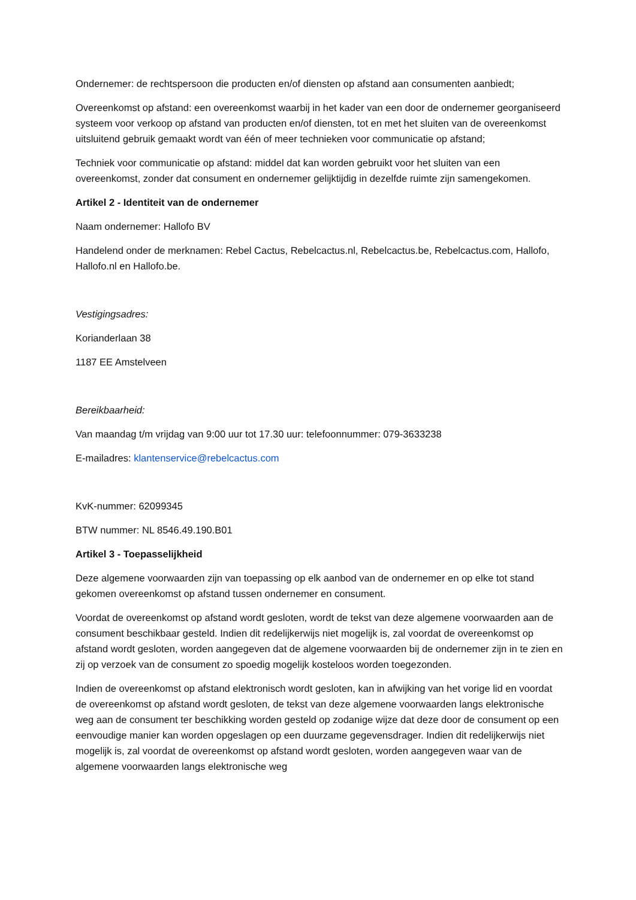Ondernemer: de rechtspersoon die producten en/of diensten op afstand aan consumenten aanbiedt;
Overeenkomst op afstand: een overeenkomst waarbij in het kader van een door de ondernemer georganiseerd systeem voor verkoop op afstand van producten en/of diensten, tot en met het sluiten van de overeenkomst uitsluitend gebruik gemaakt wordt van één of meer technieken voor communicatie op afstand;
Techniek voor communicatie op afstand: middel dat kan worden gebruikt voor het sluiten van een overeenkomst, zonder dat consument en ondernemer gelijktijdig in dezelfde ruimte zijn samengekomen.
Artikel 2 - Identiteit van de ondernemer
Naam ondernemer: Hallofo BV
Handelend onder de merknamen: Rebel Cactus, Rebelcactus.nl, Rebelcactus.be, Rebelcactus.com, Hallofo, Hallofo.nl en Hallofo.be.
Vestigingsadres:
Korianderlaan 38
1187 EE Amstelveen
Bereikbaarheid:
Van maandag t/m vrijdag van 9:00 uur tot 17.30 uur: telefoonnummer: 079-3633238
E-mailadres: klantenservice@rebelcactus.com
KvK-nummer: 62099345
BTW nummer: NL 8546.49.190.B01
Artikel 3 - Toepasselijkheid
Deze algemene voorwaarden zijn van toepassing op elk aanbod van de ondernemer en op elke tot stand gekomen overeenkomst op afstand tussen ondernemer en consument.
Voordat de overeenkomst op afstand wordt gesloten, wordt de tekst van deze algemene voorwaarden aan de consument beschikbaar gesteld. Indien dit redelijkerwijs niet mogelijk is, zal voordat de overeenkomst op afstand wordt gesloten, worden aangegeven dat de algemene voorwaarden bij de ondernemer zijn in te zien en zij op verzoek van de consument zo spoedig mogelijk kosteloos worden toegezonden.
Indien de overeenkomst op afstand elektronisch wordt gesloten, kan in afwijking van het vorige lid en voordat de overeenkomst op afstand wordt gesloten, de tekst van deze algemene voorwaarden langs elektronische weg aan de consument ter beschikking worden gesteld op zodanige wijze dat deze door de consument op een eenvoudige manier kan worden opgeslagen op een duurzame gegevensdrager. Indien dit redelijkerwijs niet mogelijk is, zal voordat de overeenkomst op afstand wordt gesloten, worden aangegeven waar van de algemene voorwaarden langs elektronische weg